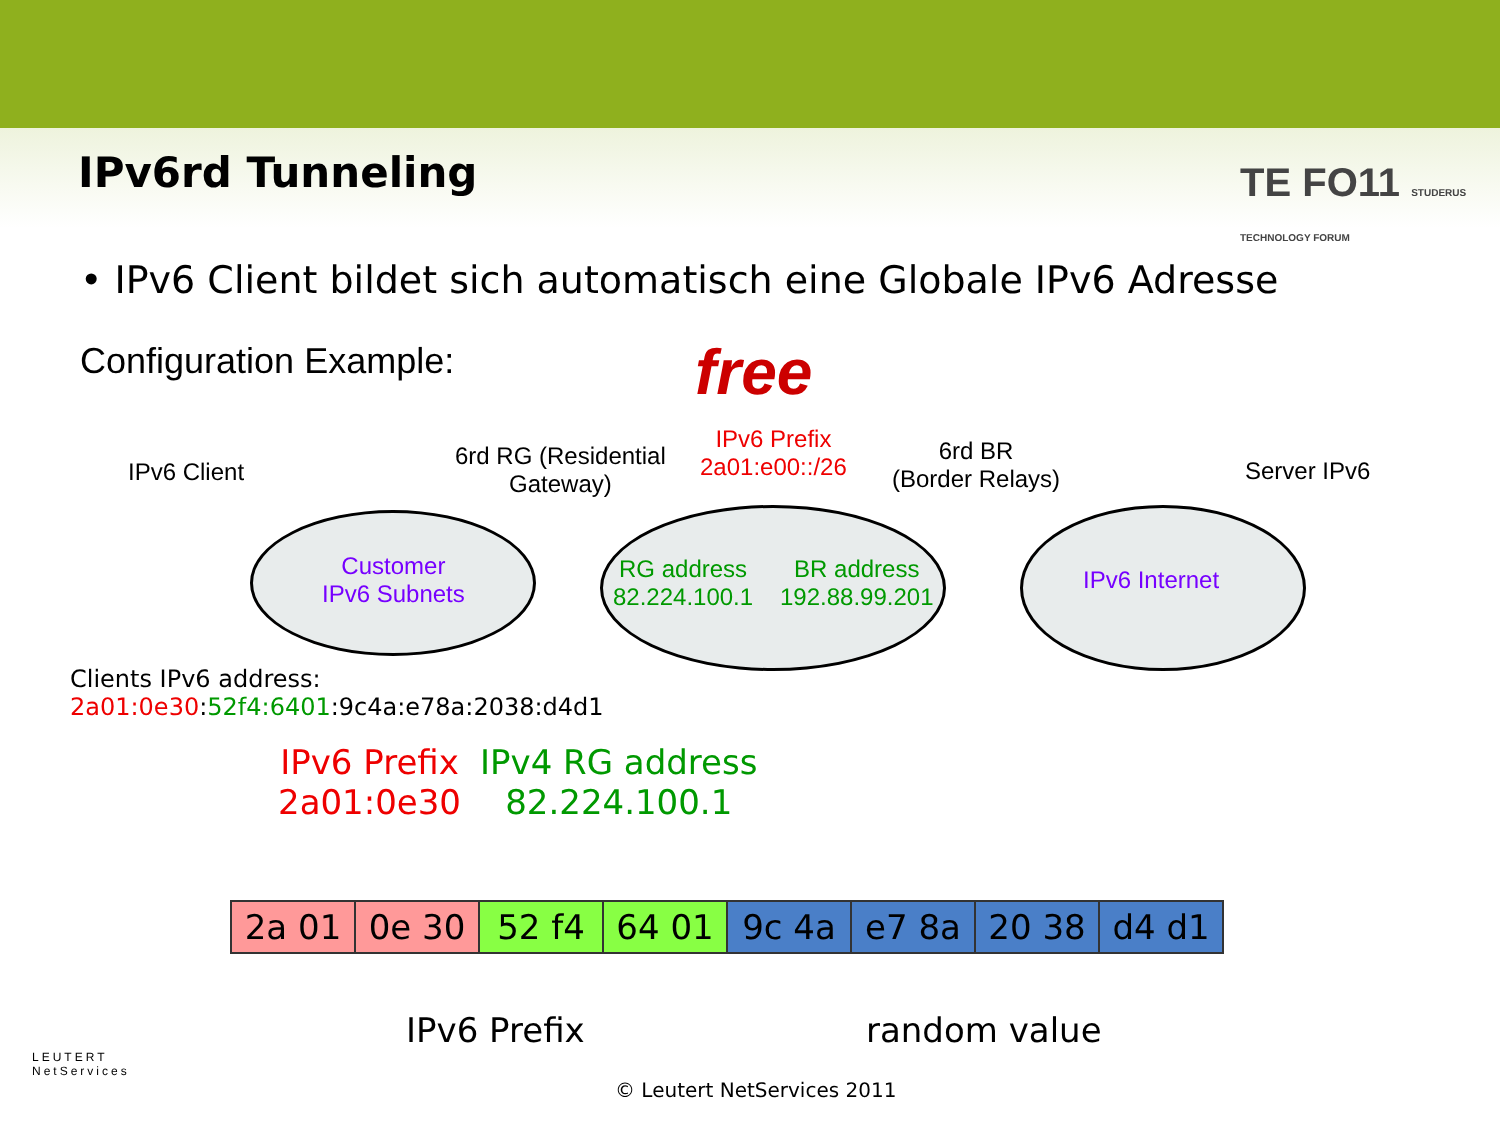IPv6rd Tunneling
TE FO11 STUDERUS TECHNOLOGY FORUM
• IPv6 Client bildet sich automatisch eine Globale IPv6 Adresse
Configuration Example: free
IPv6 Client
6rd RG (Residential
Gateway)
IPv6 Prefix
2a01:e00::/26
6rd BR
(Border Relays)
Server IPv6
Customer
IPv6 Subnets
RG address
82.224.100.1
BR address
192.88.99.201
IPv6 Internet
Clients IPv6 address:
2a01:0e30:52f4:6401:9c4a:e78a:2038:d4d1
IPv6 Prefix
2a01:0e30
IPv4 RG address
82.224.100.1
| 2a 01 | 0e 30 | 52 f4 | 64 01 | 9c 4a | e7 8a | 20 38 | d4 d1 |
IPv6 Prefix random value
LEUTERT
NetServices
© Leutert NetServices 2011